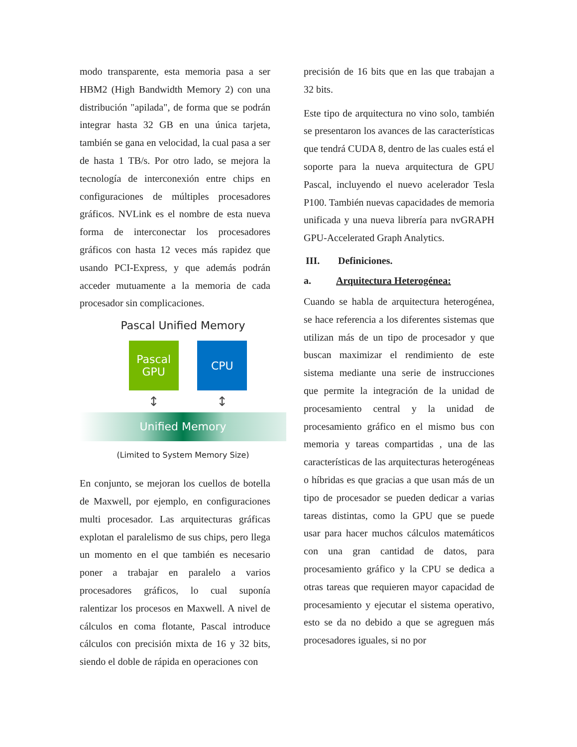modo transparente, esta memoria pasa a ser HBM2 (High Bandwidth Memory 2) con una distribución "apilada", de forma que se podrán integrar hasta 32 GB en una única tarjeta, también se gana en velocidad, la cual pasa a ser de hasta 1 TB/s. Por otro lado, se mejora la tecnología de interconexión entre chips en configuraciones de múltiples procesadores gráficos. NVLink es el nombre de esta nueva forma de interconectar los procesadores gráficos con hasta 12 veces más rapidez que usando PCI-Express, y que además podrán acceder mutuamente a la memoria de cada procesador sin complicaciones.
Pascal Unified Memory
Pascal
GPU
CPU
↕ ↕
Unified Memory
(Limited to System Memory Size)
En conjunto, se mejoran los cuellos de botella de Maxwell, por ejemplo, en configuraciones multi procesador. Las arquitecturas gráficas explotan el paralelismo de sus chips, pero llega un momento en el que también es necesario poner a trabajar en paralelo a varios procesadores gráficos, lo cual suponía ralentizar los procesos en Maxwell. A nivel de cálculos en coma flotante, Pascal introduce cálculos con precisión mixta de 16 y 32 bits, siendo el doble de rápida en operaciones con
precisión de 16 bits que en las que trabajan a 32 bits.
Este tipo de arquitectura no vino solo, también se presentaron los avances de las características que tendrá CUDA 8, dentro de las cuales está el soporte para la nueva arquitectura de GPU Pascal, incluyendo el nuevo acelerador Tesla P100. También nuevas capacidades de memoria unificada y una nueva librería para nvGRAPH GPU-Accelerated Graph Analytics.
III. Definiciones.
a. Arquitectura Heterogénea:
Cuando se habla de arquitectura heterogénea, se hace referencia a los diferentes sistemas que utilizan más de un tipo de procesador y que buscan maximizar el rendimiento de este sistema mediante una serie de instrucciones que permite la integración de la unidad de procesamiento central y la unidad de procesamiento gráfico en el mismo bus con memoria y tareas compartidas , una de las características de las arquitecturas heterogéneas o híbridas es que gracias a que usan más de un tipo de procesador se pueden dedicar a varias tareas distintas, como la GPU que se puede usar para hacer muchos cálculos matemáticos con una gran cantidad de datos, para procesamiento gráfico y la CPU se dedica a otras tareas que requieren mayor capacidad de procesamiento y ejecutar el sistema operativo, esto se da no debido a que se agreguen más procesadores iguales, si no por